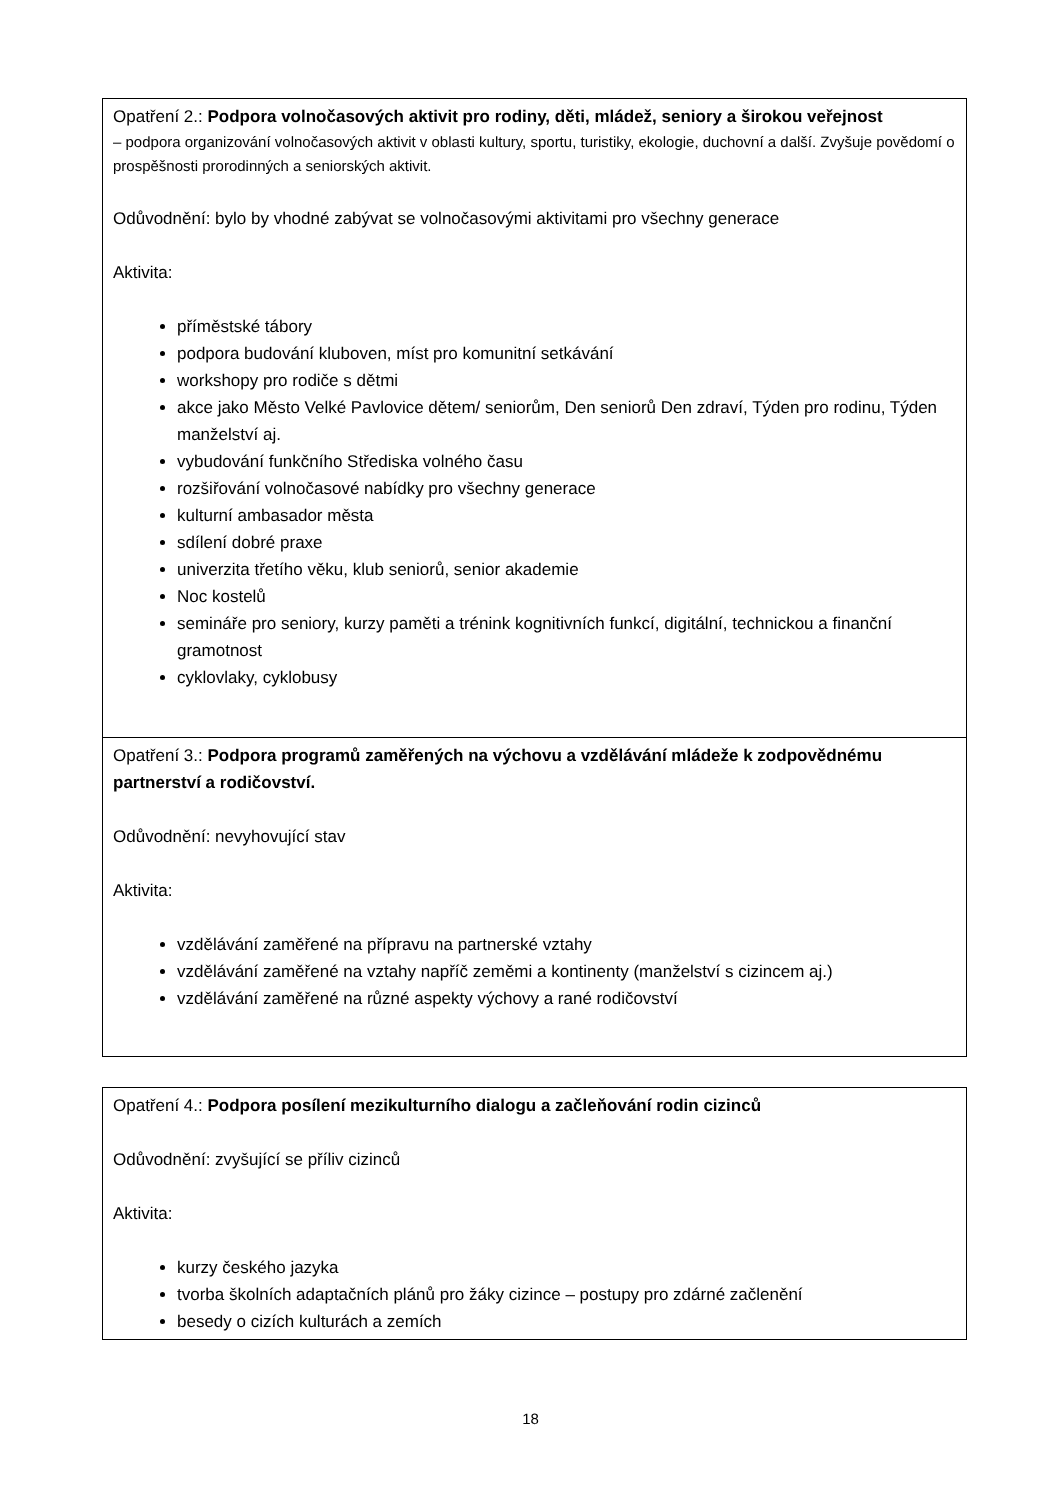| Opatření 2.: Podpora volnočasových aktivit pro rodiny, děti, mládež, seniory a širokou veřejnost – podpora organizování volnočasových aktivit v oblasti kultury, sportu, turistiky, ekologie, duchovní a další. Zvyšuje povědomí o prospěšnosti prorodinných a seniorských aktivit. Odůvodnění: bylo by vhodné zabývat se volnočasovými aktivitami pro všechny generace Aktivita: příměstské tábory podpora budování kluboven, míst pro komunitní setkávání workshopy pro rodiče s dětmi akce jako Město Velké Pavlovice dětem/ seniorům, Den seniorů Den zdraví, Týden pro rodinu, Týden manželství aj. vybudování funkčního Střediska volného času rozšiřování volnočasové nabídky pro všechny generace kulturní ambasador města sdílení dobré praxe univerzita třetího věku, klub seniorů, senior akademie Noc kostelů semináře pro seniory, kurzy paměti a trénink kognitivních funkcí, digitální, technickou a finanční gramotnost cyklovlaky, cyklobusy |
| Opatření 3.: Podpora programů zaměřených na výchovu a vzdělávání mládeže k zodpovědnému partnerství a rodičovství. Odůvodnění: nevyhovující stav Aktivita: vzdělávání zaměřené na přípravu na partnerské vztahy vzdělávání zaměřené na vztahy napříč zeměmi a kontinenty (manželství s cizincem aj.) vzdělávání zaměřené na různé aspekty výchovy a rané rodičovství |
| Opatření 4.: Podpora posílení mezikulturního dialogu a začleňování rodin cizinců Odůvodnění: zvyšující se příliv cizinců Aktivita: kurzy českého jazyka tvorba školních adaptačních plánů pro žáky cizince – postupy pro zdárné začlenění besedy o cizích kulturách a zemích |
18